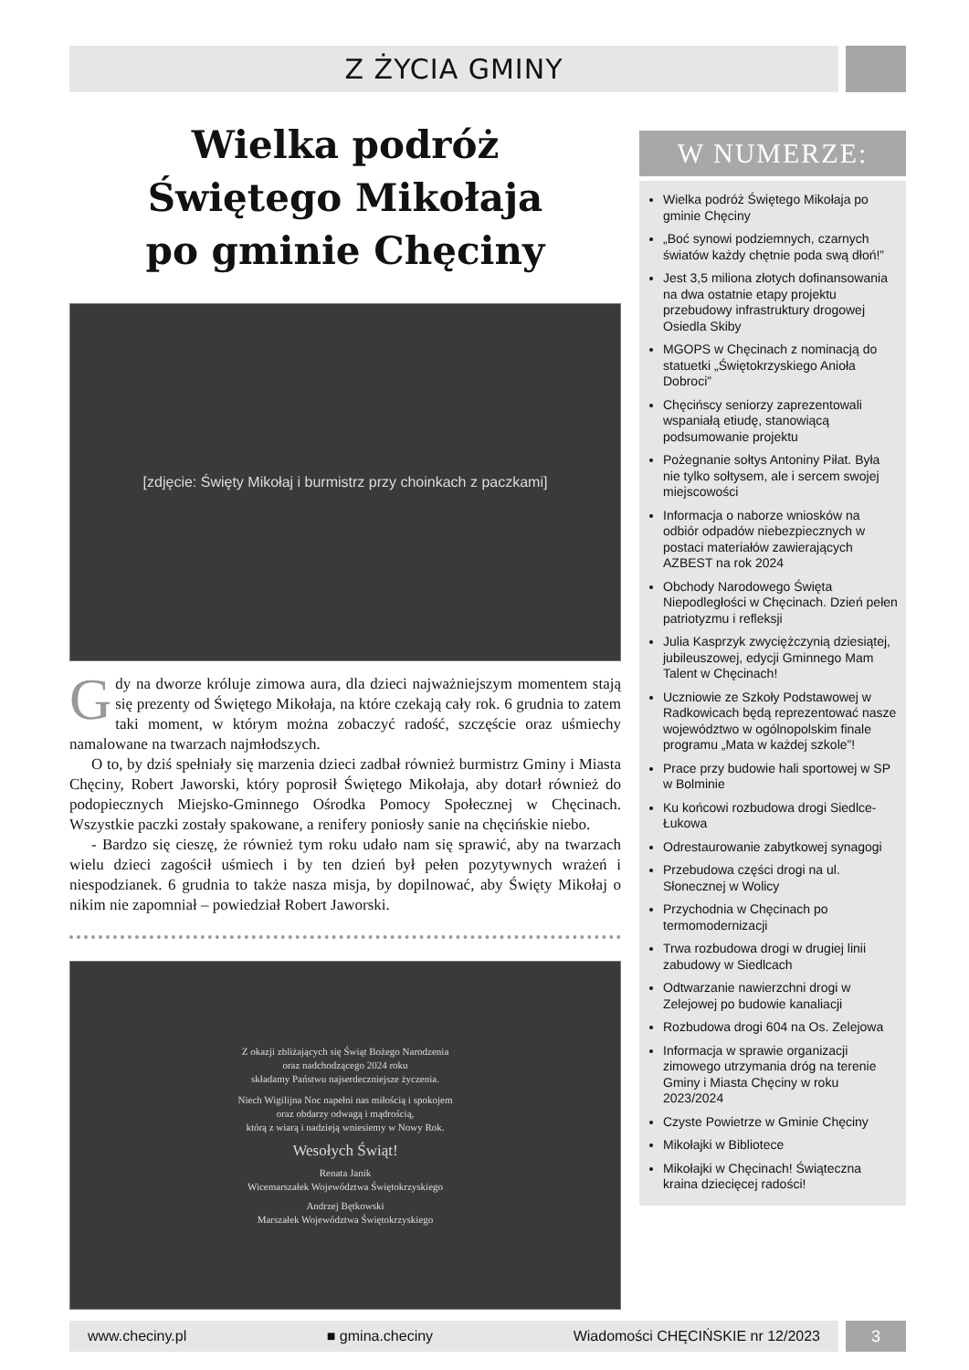Z ŻYCIA GMINY
Wielka podróż
Świętego Mikołaja
po gminie Chęciny
[zdjęcie: Święty Mikołaj i burmistrz przy choinkach z paczkami]
Gdy na dworze króluje zimowa aura, dla dzieci najważniejszym momentem stają się prezenty od Świętego Mikołaja, na które czekają cały rok. 6 grudnia to zatem taki moment, w którym można zobaczyć radość, szczęście oraz uśmiechy namalowane na twarzach najmłodszych.
O to, by dziś spełniały się marzenia dzieci zadbał również burmistrz Gminy i Miasta Chęciny, Robert Jaworski, który poprosił Świętego Mikołaja, aby dotarł również do podopiecznych Miejsko-Gminnego Ośrodka Pomocy Społecznej w Chęcinach. Wszystkie paczki zostały spakowane, a renifery poniosły sanie na chęcińskie niebo.
- Bardzo się cieszę, że również tym roku udało nam się sprawić, aby na twarzach wielu dzieci zagościł uśmiech i by ten dzień był pełen pozytywnych wrażeń i niespodzianek. 6 grudnia to także nasza misja, by dopilnować, aby Święty Mikołaj o nikim nie zapomniał – powiedział Robert Jaworski.
Z okazji zbliżających się Świąt Bożego Narodzenia
oraz nadchodzącego 2024 roku
składamy Państwu najserdeczniejsze życzenia.
Niech Wigilijna Noc napełni nas miłością i spokojem
oraz obdarzy odwagą i mądrością,
którą z wiarą i nadzieją wniesiemy w Nowy Rok.
Wesołych Świąt!
Renata Janik
Wicemarszałek Województwa Świętokrzyskiego
Andrzej Bętkowski
Marszałek Województwa Świętokrzyskiego
W NUMERZE:
Wielka podróż Świętego Mikołaja po gminie Chęciny
„Boć synowi podziemnych, czarnych światów każdy chętnie poda swą dłoń!”
Jest 3,5 miliona złotych dofinansowania na dwa ostatnie etapy projektu przebudowy infrastruktury drogowej Osiedla Skiby
MGOPS w Chęcinach z nominacją do statuetki „Świętokrzyskiego Anioła Dobroci”
Chęcińscy seniorzy zaprezentowali wspaniałą etiudę, stanowiącą podsumowanie projektu
Pożegnanie sołtys Antoniny Piłat. Była nie tylko sołtysem, ale i sercem swojej miejscowości
Informacja o naborze wniosków na odbiór odpadów niebezpiecznych w postaci materiałów zawierających AZBEST na rok 2024
Obchody Narodowego Święta Niepodległości w Chęcinach. Dzień pełen patriotyzmu i refleksji
Julia Kasprzyk zwyciężczynią dziesiątej, jubileuszowej, edycji Gminnego Mam Talent w Chęcinach!
Uczniowie ze Szkoły Podstawowej w Radkowicach będą reprezentować nasze województwo w ogólnopolskim finale programu „Mata w każdej szkole”!
Prace przy budowie hali sportowej w SP w Bolminie
Ku końcowi rozbudowa drogi Siedlce-Łukowa
Odrestaurowanie zabytkowej synagogi
Przebudowa części drogi na ul. Słonecznej w Wolicy
Przychodnia w Chęcinach po termomodernizacji
Trwa rozbudowa drogi w drugiej linii zabudowy w Siedlcach
Odtwarzanie nawierzchni drogi w Zelejowej po budowie kanaliacji
Rozbudowa drogi 604 na Os. Zelejowa
Informacja w sprawie organizacji zimowego utrzymania dróg na terenie Gminy i Miasta Chęciny w roku 2023/2024
Czyste Powietrze w Gminie Chęciny
Mikołajki w Bibliotece
Mikołajki w Chęcinach! Świąteczna kraina dziecięcej radości!
www.checiny.pl ■ gmina.checiny Wiadomości CHĘCIŃSKIE nr 12/2023 3